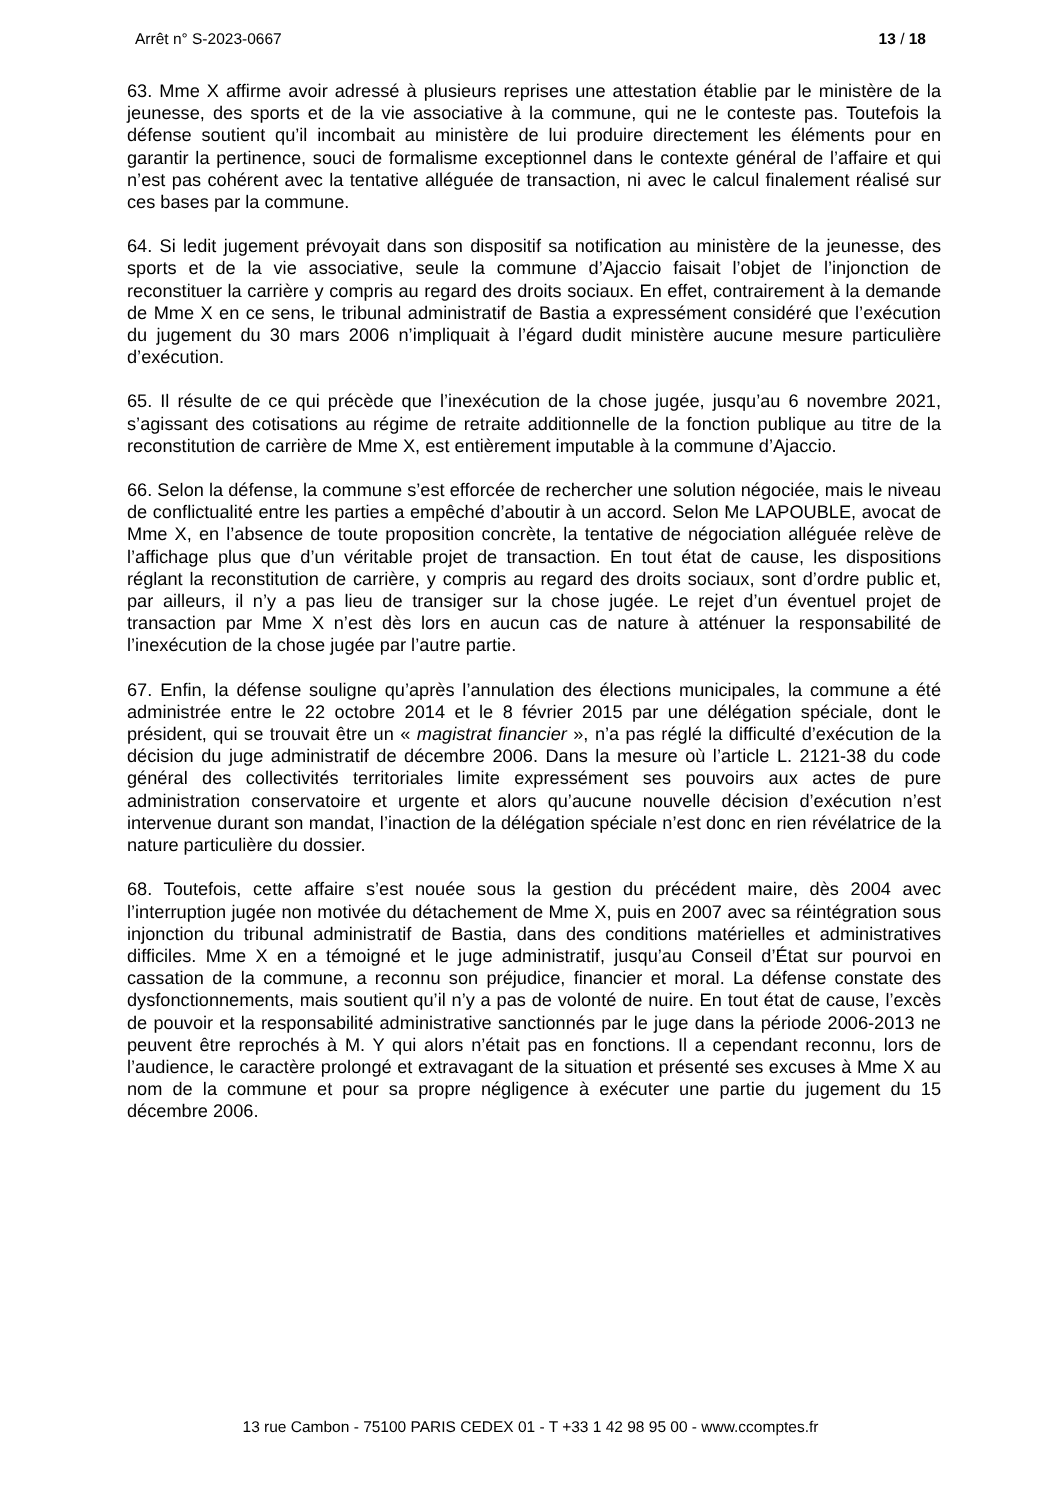Arrêt n° S-2023-0667 13 / 18
63. Mme X affirme avoir adressé à plusieurs reprises une attestation établie par le ministère de la jeunesse, des sports et de la vie associative à la commune, qui ne le conteste pas. Toutefois la défense soutient qu’il incombait au ministère de lui produire directement les éléments pour en garantir la pertinence, souci de formalisme exceptionnel dans le contexte général de l’affaire et qui n’est pas cohérent avec la tentative alléguée de transaction, ni avec le calcul finalement réalisé sur ces bases par la commune.
64. Si ledit jugement prévoyait dans son dispositif sa notification au ministère de la jeunesse, des sports et de la vie associative, seule la commune d’Ajaccio faisait l’objet de l’injonction de reconstituer la carrière y compris au regard des droits sociaux. En effet, contrairement à la demande de Mme X en ce sens, le tribunal administratif de Bastia a expressément considéré que l’exécution du jugement du 30 mars 2006 n’impliquait à l’égard dudit ministère aucune mesure particulière d’exécution.
65. Il résulte de ce qui précède que l’inexécution de la chose jugée, jusqu’au 6 novembre 2021, s’agissant des cotisations au régime de retraite additionnelle de la fonction publique au titre de la reconstitution de carrière de Mme X, est entièrement imputable à la commune d’Ajaccio.
66. Selon la défense, la commune s’est efforcée de rechercher une solution négociée, mais le niveau de conflictualité entre les parties a empêché d’aboutir à un accord. Selon Me LAPOUBLE, avocat de Mme X, en l’absence de toute proposition concrète, la tentative de négociation alléguée relève de l’affichage plus que d’un véritable projet de transaction. En tout état de cause, les dispositions réglant la reconstitution de carrière, y compris au regard des droits sociaux, sont d’ordre public et, par ailleurs, il n’y a pas lieu de transiger sur la chose jugée. Le rejet d’un éventuel projet de transaction par Mme X n’est dès lors en aucun cas de nature à atténuer la responsabilité de l’inexécution de la chose jugée par l’autre partie.
67. Enfin, la défense souligne qu’après l’annulation des élections municipales, la commune a été administrée entre le 22 octobre 2014 et le 8 février 2015 par une délégation spéciale, dont le président, qui se trouvait être un « magistrat financier », n’a pas réglé la difficulté d’exécution de la décision du juge administratif de décembre 2006. Dans la mesure où l’article L. 2121-38 du code général des collectivités territoriales limite expressément ses pouvoirs aux actes de pure administration conservatoire et urgente et alors qu’aucune nouvelle décision d’exécution n’est intervenue durant son mandat, l’inaction de la délégation spéciale n’est donc en rien révélatrice de la nature particulière du dossier.
68. Toutefois, cette affaire s’est nouée sous la gestion du précédent maire, dès 2004 avec l’interruption jugée non motivée du détachement de Mme X, puis en 2007 avec sa réintégration sous injonction du tribunal administratif de Bastia, dans des conditions matérielles et administratives difficiles. Mme X en a témoigné et le juge administratif, jusqu’au Conseil d’État sur pourvoi en cassation de la commune, a reconnu son préjudice, financier et moral. La défense constate des dysfonctionnements, mais soutient qu’il n’y a pas de volonté de nuire. En tout état de cause, l’excès de pouvoir et la responsabilité administrative sanctionnés par le juge dans la période 2006-2013 ne peuvent être reprochés à M. Y qui alors n’était pas en fonctions. Il a cependant reconnu, lors de l’audience, le caractère prolongé et extravagant de la situation et présenté ses excuses à Mme X au nom de la commune et pour sa propre négligence à exécuter une partie du jugement du 15 décembre 2006.
13 rue Cambon - 75100 PARIS CEDEX 01 - T +33 1 42 98 95 00 - www.ccomptes.fr